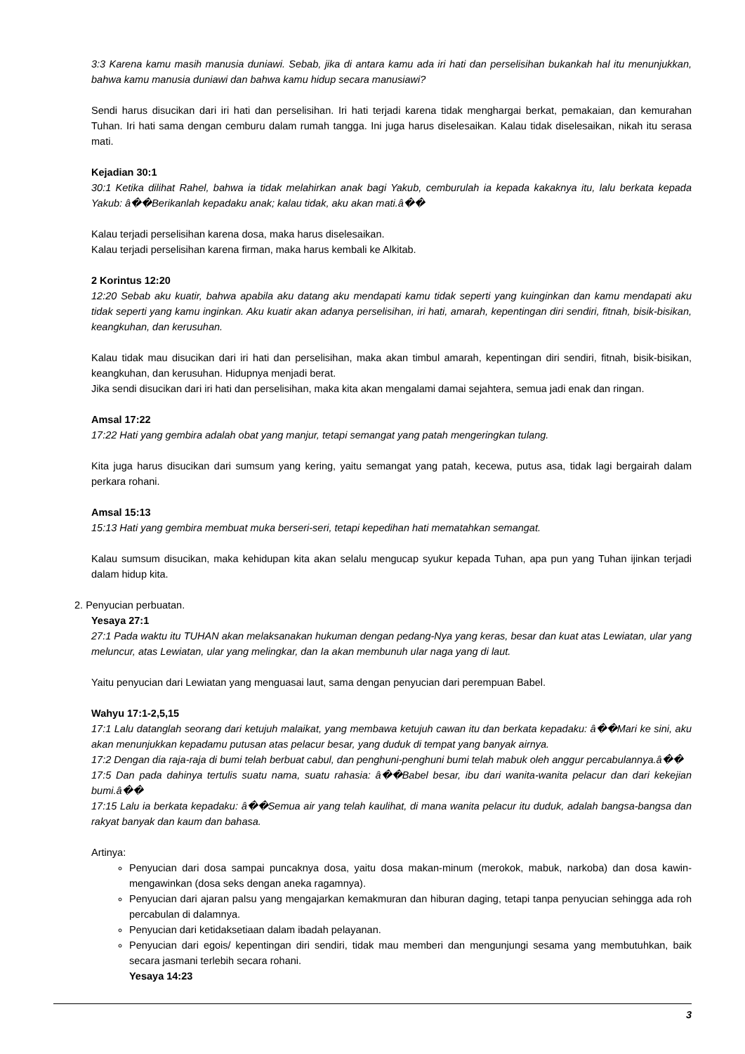3:3 Karena kamu masih manusia duniawi. Sebab, jika di antara kamu ada iri hati dan perselisihan bukankah hal itu menunjukkan, bahwa kamu manusia duniawi dan bahwa kamu hidup secara manusiawi?
Sendi harus disucikan dari iri hati dan perselisihan. Iri hati terjadi karena tidak menghargai berkat, pemakaian, dan kemurahan Tuhan. Iri hati sama dengan cemburu dalam rumah tangga. Ini juga harus diselesaikan. Kalau tidak diselesaikan, nikah itu serasa mati.
Kejadian 30:1
30:1 Ketika dilihat Rahel, bahwa ia tidak melahirkan anak bagi Yakub, cemburulah ia kepada kakaknya itu, lalu berkata kepada Yakub: â��Berikanlah kepadaku anak; kalau tidak, aku akan mati.â��
Kalau terjadi perselisihan karena dosa, maka harus diselesaikan.
Kalau terjadi perselisihan karena firman, maka harus kembali ke Alkitab.
2 Korintus 12:20
12:20 Sebab aku kuatir, bahwa apabila aku datang aku mendapati kamu tidak seperti yang kuinginkan dan kamu mendapati aku tidak seperti yang kamu inginkan. Aku kuatir akan adanya perselisihan, iri hati, amarah, kepentingan diri sendiri, fitnah, bisik-bisikan, keangkuhan, dan kerusuhan.
Kalau tidak mau disucikan dari iri hati dan perselisihan, maka akan timbul amarah, kepentingan diri sendiri, fitnah, bisik-bisikan, keangkuhan, dan kerusuhan. Hidupnya menjadi berat.
Jika sendi disucikan dari iri hati dan perselisihan, maka kita akan mengalami damai sejahtera, semua jadi enak dan ringan.
Amsal 17:22
17:22 Hati yang gembira adalah obat yang manjur, tetapi semangat yang patah mengeringkan tulang.
Kita juga harus disucikan dari sumsum yang kering, yaitu semangat yang patah, kecewa, putus asa, tidak lagi bergairah dalam perkara rohani.
Amsal 15:13
15:13 Hati yang gembira membuat muka berseri-seri, tetapi kepedihan hati mematahkan semangat.
Kalau sumsum disucikan, maka kehidupan kita akan selalu mengucap syukur kepada Tuhan, apa pun yang Tuhan ijinkan terjadi dalam hidup kita.
2. Penyucian perbuatan.
Yesaya 27:1
27:1 Pada waktu itu TUHAN akan melaksanakan hukuman dengan pedang-Nya yang keras, besar dan kuat atas Lewiatan, ular yang meluncur, atas Lewiatan, ular yang melingkar, dan Ia akan membunuh ular naga yang di laut.
Yaitu penyucian dari Lewiatan yang menguasai laut, sama dengan penyucian dari perempuan Babel.
Wahyu 17:1-2,5,15
17:1 Lalu datanglah seorang dari ketujuh malaikat, yang membawa ketujuh cawan itu dan berkata kepadaku: â��Mari ke sini, aku akan menunjukkan kepadamu putusan atas pelacur besar, yang duduk di tempat yang banyak airnya.
17:2 Dengan dia raja-raja di bumi telah berbuat cabul, dan penghuni-penghuni bumi telah mabuk oleh anggur percabulannya.â��
17:5 Dan pada dahinya tertulis suatu nama, suatu rahasia: â��Babel besar, ibu dari wanita-wanita pelacur dan dari kekejian bumi.â��
17:15 Lalu ia berkata kepadaku: â��Semua air yang telah kaulihat, di mana wanita pelacur itu duduk, adalah bangsa-bangsa dan rakyat banyak dan kaum dan bahasa.
Artinya:
Penyucian dari dosa sampai puncaknya dosa, yaitu dosa makan-minum (merokok, mabuk, narkoba) dan dosa kawin-mengawinkan (dosa seks dengan aneka ragamnya).
Penyucian dari ajaran palsu yang mengajarkan kemakmuran dan hiburan daging, tetapi tanpa penyucian sehingga ada roh percabulan di dalamnya.
Penyucian dari ketidaksetiaan dalam ibadah pelayanan.
Penyucian dari egois/ kepentingan diri sendiri, tidak mau memberi dan mengunjungi sesama yang membutuhkan, baik secara jasmani terlebih secara rohani.
Yesaya 14:23
3